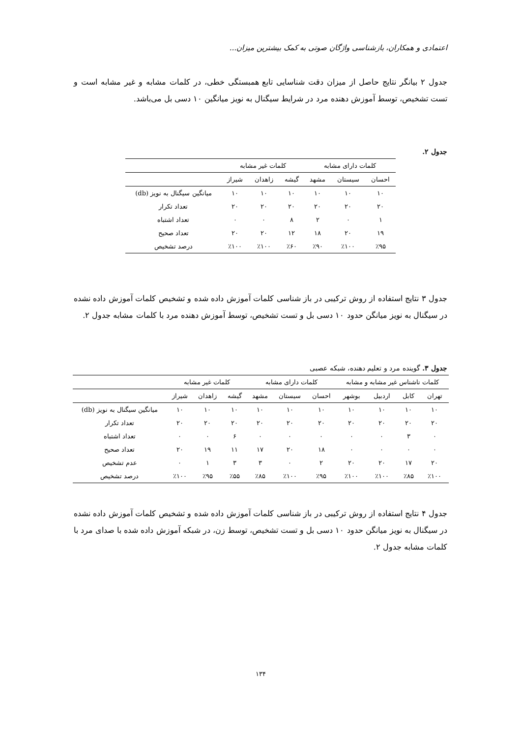اعتمادی و همکاران، بازشناسی واژگان صوتی به کمک بیشترین میزان...
جدول ۲ بیانگر نتایج حاصل از میزان دقت شناسایی تابع همبستگی خطی، در کلمات مشابه و غیر مشابه است و تست تشخیص، توسط آموزش دهنده مرد در شرایط سیگنال به نویز میانگین ۱۰ دسی بل می‌باشد.
جدول ۲.
| کلمات دارای مشابه | | | کلمات غیر مشابه | | | |
| --- | --- | --- | --- | --- | --- | --- |
| احسان | سیستان | مشهد | گیشه | زاهدان | شیراز | |
| ۱۰ | ۱۰ | ۱۰ | ۱۰ | ۱۰ | ۱۰ | میانگین سیگنال به نویز (db) |
| ۲۰ | ۲۰ | ۲۰ | ۲۰ | ۲۰ | ۲۰ | تعداد تکرار |
| ۱ | ۰ | ۲ | ۸ | ۰ | ۰ | تعداد اشتباه |
| ۱۹ | ۲۰ | ۱۸ | ۱۲ | ۲۰ | ۲۰ | تعداد صحیح |
| ٪۹۵ | ٪۱۰۰ | ٪۹۰ | ٪۶۰ | ٪۱۰۰ | ٪۱۰۰ | درصد تشخیص |
جدول ۳ نتایج استفاده از روش ترکیبی در باز شناسی کلمات آموزش داده شده و تشخیص کلمات آموزش داده نشده در سیگنال به نویز میانگن حدود ۱۰ دسی بل و تست تشخیص، توسط آموزش دهنده مرد با کلمات مشابه جدول ۲.
جدول ۳. گوینده مرد و تعلیم دهنده، شبکه عصبی
| کلمات ناشناس غیر مشابه و مشابه | | | | کلمات دارای مشابه | | | کلمات غیر مشابه | | | |
| --- | --- | --- | --- | --- | --- | --- | --- | --- | --- | --- |
| تهران | کابل | اردبیل | بوشهر | احسان | سیستان | مشهد | گیشه | زاهدان | شیراز | |
| ۱۰ | ۱۰ | ۱۰ | ۱۰ | ۱۰ | ۱۰ | ۱۰ | ۱۰ | ۱۰ | ۱۰ | میانگین سیگنال به نویز (db) |
| ۲۰ | ۲۰ | ۲۰ | ۲۰ | ۲۰ | ۲۰ | ۲۰ | ۲۰ | ۲۰ | ۲۰ | تعداد تکرار |
| ۰ | ۳ | ۰ | ۰ | ۰ | ۰ | ۰ | ۶ | ۰ | ۰ | تعداد اشتباه |
| ۰ | ۰ | ۰ | ۰ | ۱۸ | ۲۰ | ۱۷ | ۱۱ | ۱۹ | ۲۰ | تعداد صحیح |
| ۲۰ | ۱۷ | ۲۰ | ۲۰ | ۲ | ۰ | ۳ | ۳ | ۱ | ۰ | عدم تشخیص |
| ٪۱۰۰ | ٪۸۵ | ٪۱۰۰ | ٪۱۰۰ | ٪۹۵ | ٪۱۰۰ | ٪۸۵ | ٪۵۵ | ٪۹۵ | ٪۱۰۰ | درصد تشخیص |
جدول ۴ نتایج استفاده از روش ترکیبی در باز شناسی کلمات آموزش داده شده و تشخیص کلمات آموزش داده نشده در سیگنال به نویز میانگن حدود ۱۰ دسی بل و تست تشخیص، توسط زن، در شبکه آموزش داده شده با صدای مرد با کلمات مشابه جدول ۲.
۱۳۴